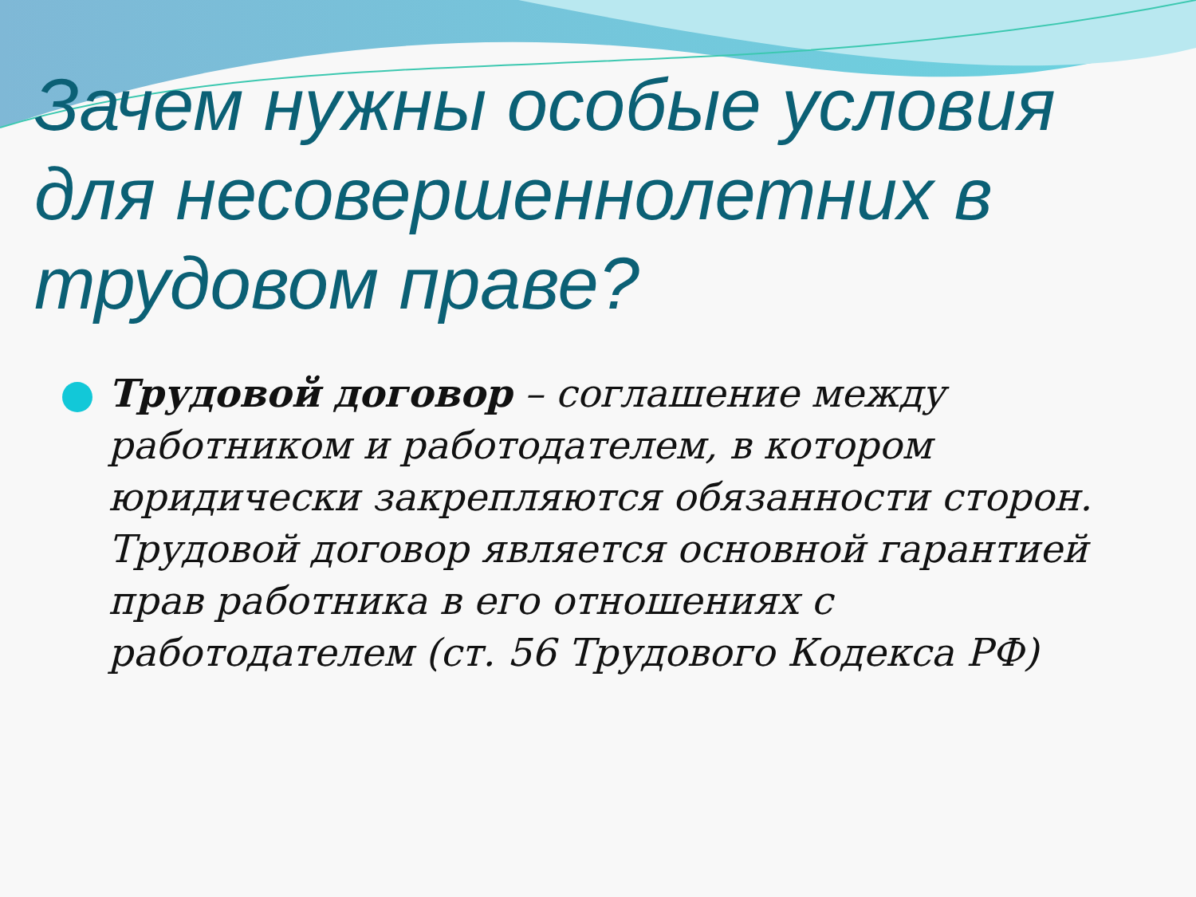Зачем нужны особые условия для несовершеннолетних в трудовом праве?
Трудовой договор – соглашение между работником и работодателем, в котором юридически закрепляются обязанности сторон. Трудовой договор является основной гарантией прав работника в его отношениях с работодателем (ст. 56 Трудового Кодекса РФ)